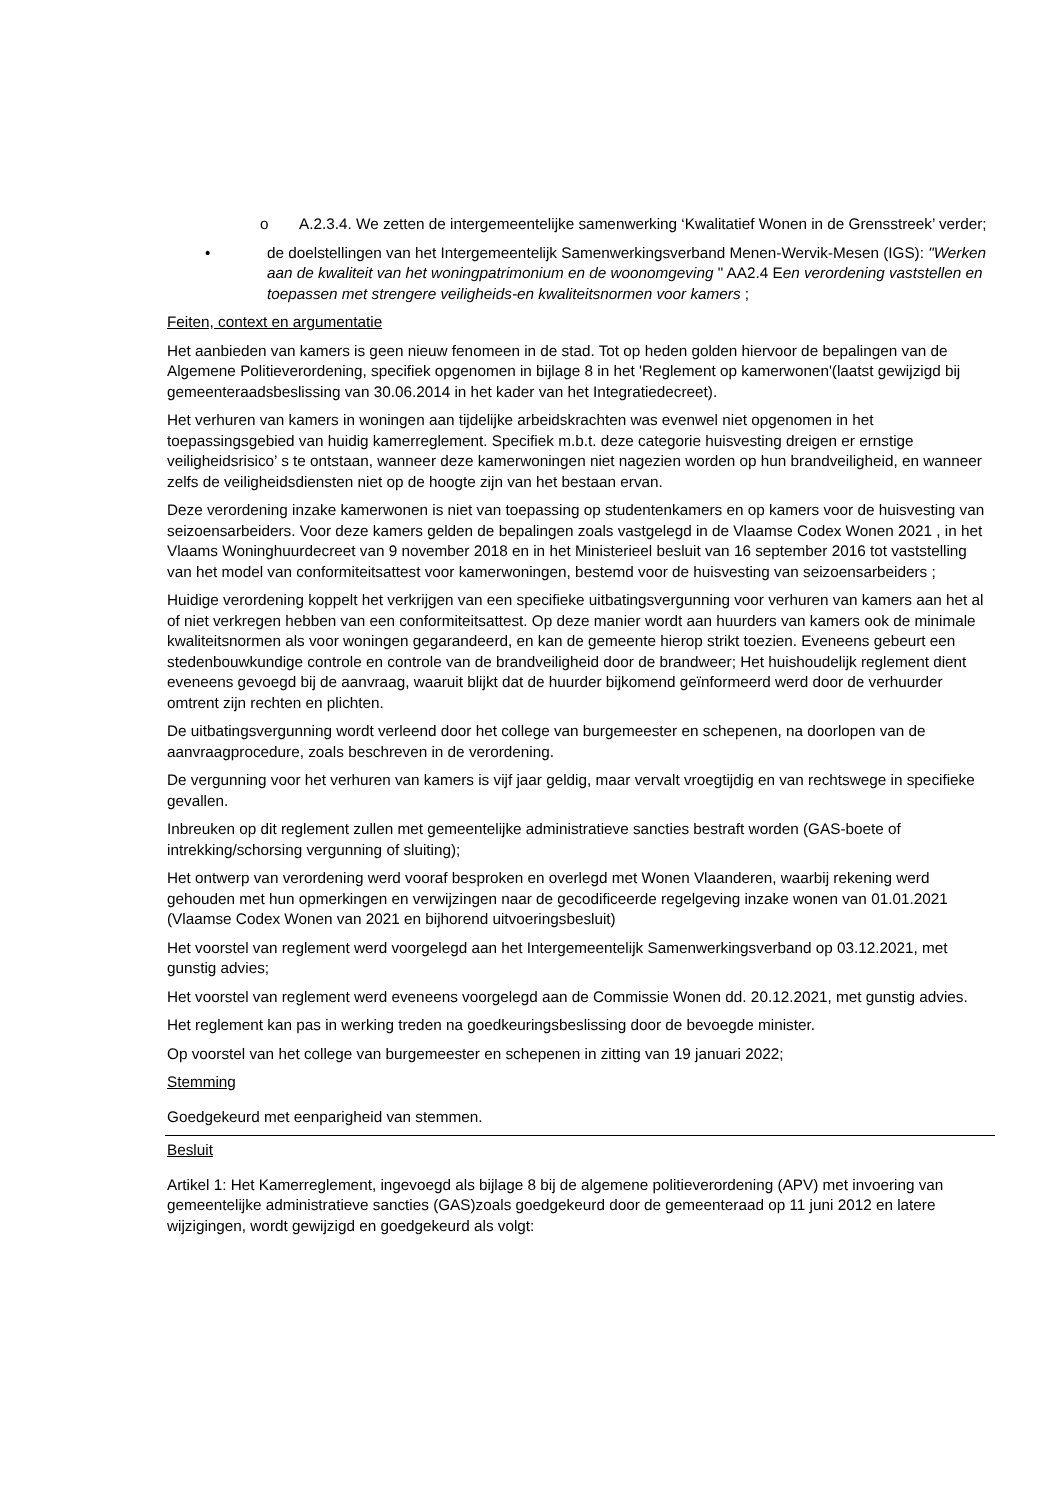o A.2.3.4. We zetten de intergemeentelijke samenwerking ‘Kwalitatief Wonen in de Grensstreek’ verder;
• de doelstellingen van het Intergemeentelijk Samenwerkingsverband Menen-Wervik-Mesen (IGS): "Werken aan de kwaliteit van het woningpatrimonium en de woonomgeving " AA2.4 Een verordening vaststellen en toepassen met strengere veiligheids-en kwaliteitsnormen voor kamers ;
Feiten, context en argumentatie
Het aanbieden van kamers is geen nieuw fenomeen in de stad. Tot op heden golden hiervoor de bepalingen van de Algemene Politieverordening, specifiek opgenomen in bijlage 8 in het 'Reglement op kamerwonen'(laatst gewijzigd bij gemeenteraadsbeslissing van 30.06.2014 in het kader van het Integratiedecreet).
Het verhuren van kamers in woningen aan tijdelijke arbeidskrachten was evenwel niet opgenomen in het toepassingsgebied van huidig kamerreglement. Specifiek m.b.t. deze categorie huisvesting dreigen er ernstige veiligheidsrisico’ s te ontstaan, wanneer deze kamerwoningen niet nagezien worden op hun brandveiligheid, en wanneer zelfs de veiligheidsdiensten niet op de hoogte zijn van het bestaan ervan.
Deze verordening inzake kamerwonen is niet van toepassing op studentenkamers en op kamers voor de huisvesting van seizoensarbeiders. Voor deze kamers gelden de bepalingen zoals vastgelegd in de Vlaamse Codex Wonen 2021 , in het Vlaams Woninghuurdecreet van 9 november 2018 en in het Ministerieel besluit van 16 september 2016 tot vaststelling van het model van conformiteitsattest voor kamerwoningen, bestemd voor de huisvesting van seizoensarbeiders ;
Huidige verordening koppelt het verkrijgen van een specifieke uitbatingsvergunning voor verhuren van kamers aan het al of niet verkregen hebben van een conformiteitsattest. Op deze manier wordt aan huurders van kamers ook de minimale kwaliteitsnormen als voor woningen gegarandeerd, en kan de gemeente hierop strikt toezien. Eveneens gebeurt een stedenbouwkundige controle en controle van de brandveiligheid door de brandweer; Het huishoudelijk reglement dient eveneens gevoegd bij de aanvraag, waaruit blijkt dat de huurder bijkomend geïnformeerd werd door de verhuurder omtrent zijn rechten en plichten.
De uitbatingsvergunning wordt verleend door het college van burgemeester en schepenen, na doorlopen van de aanvraagprocedure, zoals beschreven in de verordening.
De vergunning voor het verhuren van kamers is vijf jaar geldig, maar vervalt vroegtijdig en van rechtswege in specifieke gevallen.
Inbreuken op dit reglement zullen met gemeentelijke administratieve sancties bestraft worden (GAS-boete of intrekking/schorsing vergunning of sluiting);
Het ontwerp van verordening werd vooraf besproken en overlegd met Wonen Vlaanderen, waarbij rekening werd gehouden met hun opmerkingen en verwijzingen naar de gecodificeerde regelgeving inzake wonen van 01.01.2021 (Vlaamse Codex Wonen van 2021 en bijhorend uitvoeringsbesluit)
Het voorstel van reglement werd voorgelegd aan het Intergemeentelijk Samenwerkingsverband op 03.12.2021, met gunstig advies;
Het voorstel van reglement werd eveneens voorgelegd aan de Commissie Wonen dd. 20.12.2021, met gunstig advies.
Het reglement kan pas in werking treden na goedkeuringsbeslissing door de bevoegde minister.
Op voorstel van het college van burgemeester en schepenen in zitting van 19 januari 2022;
Stemming
Goedgekeurd met eenparigheid van stemmen.
Besluit
Artikel 1: Het Kamerreglement, ingevoegd als bijlage 8 bij de algemene politieverordening (APV) met invoering van gemeentelijke administratieve sancties (GAS)zoals goedgekeurd door de gemeenteraad op 11 juni 2012 en latere wijzigingen, wordt gewijzigd en goedgekeurd als volgt: